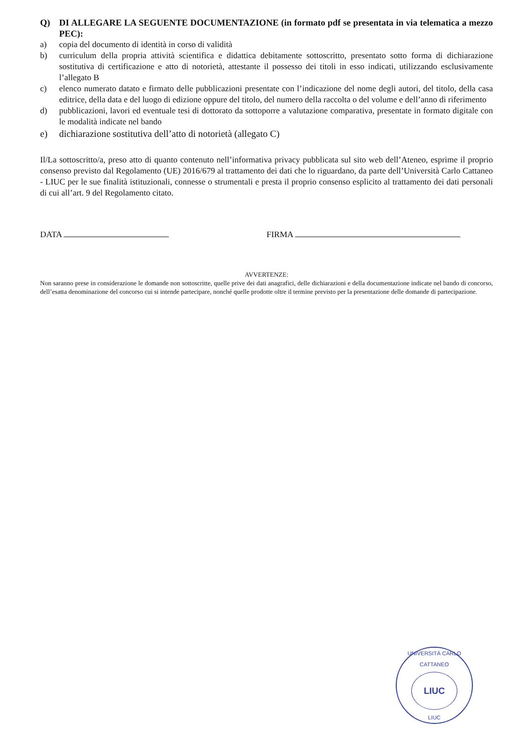Q) DI ALLEGARE LA SEGUENTE DOCUMENTAZIONE (in formato pdf se presentata in via telematica a mezzo PEC):
a) copia del documento di identità in corso di validità
b) curriculum della propria attività scientifica e didattica debitamente sottoscritto, presentato sotto forma di dichiarazione sostitutiva di certificazione e atto di notorietà, attestante il possesso dei titoli in esso indicati, utilizzando esclusivamente l’allegato B
c) elenco numerato datato e firmato delle pubblicazioni presentate con l’indicazione del nome degli autori, del titolo, della casa editrice, della data e del luogo di edizione oppure del titolo, del numero della raccolta o del volume e dell’anno di riferimento
d) pubblicazioni, lavori ed eventuale tesi di dottorato da sottoporre a valutazione comparativa, presentate in formato digitale con le modalità indicate nel bando
e) dichiarazione sostitutiva dell’atto di notorietà (allegato C)
Il/La sottoscritto/a, preso atto di quanto contenuto nell’informativa privacy pubblicata sul sito web dell’Ateneo, esprime il proprio consenso previsto dal Regolamento (UE) 2016/679 al trattamento dei dati che lo riguardano, da parte dell’Università Carlo Cattaneo - LIUC per le sue finalità istituzionali, connesse o strumentali e presta il proprio consenso esplicito al trattamento dei dati personali di cui all’art. 9 del Regolamento citato.
DATA FIRMA
AVVERTENZE:
Non saranno prese in considerazione le domande non sottoscritte, quelle prive dei dati anagrafici, delle dichiarazioni e della documentazione indicate nel bando di concorso, dell’esatta denominazione del concorso cui si intende partecipare, nonché quelle prodotte oltre il termine previsto per la presentazione delle domande di partecipazione.
UNIVERSITÀ CARLO CATTANEO
LIUC
LIUC